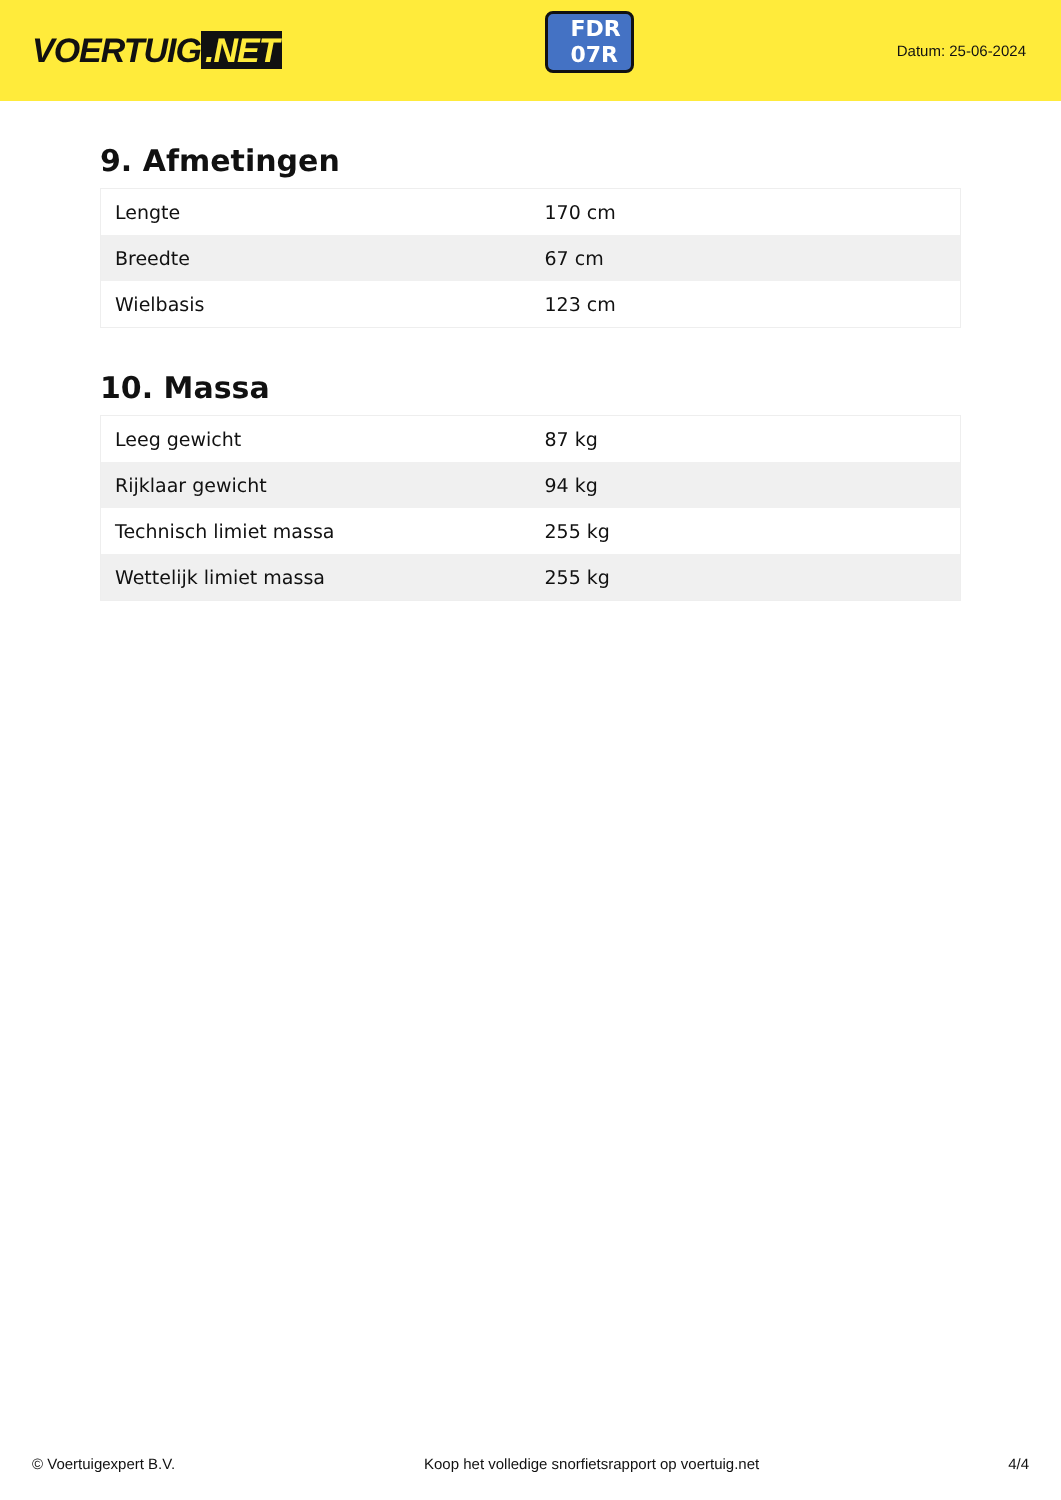VOERTUIG.NET
FDR
07R
Datum: 25-06-2024
9. Afmetingen
| Lengte | 170 cm |
| Breedte | 67 cm |
| Wielbasis | 123 cm |
10. Massa
| Leeg gewicht | 87 kg |
| Rijklaar gewicht | 94 kg |
| Technisch limiet massa | 255 kg |
| Wettelijk limiet massa | 255 kg |
© Voertuigexpert B.V. Koop het volledige snorfietsrapport op voertuig.net 4/4